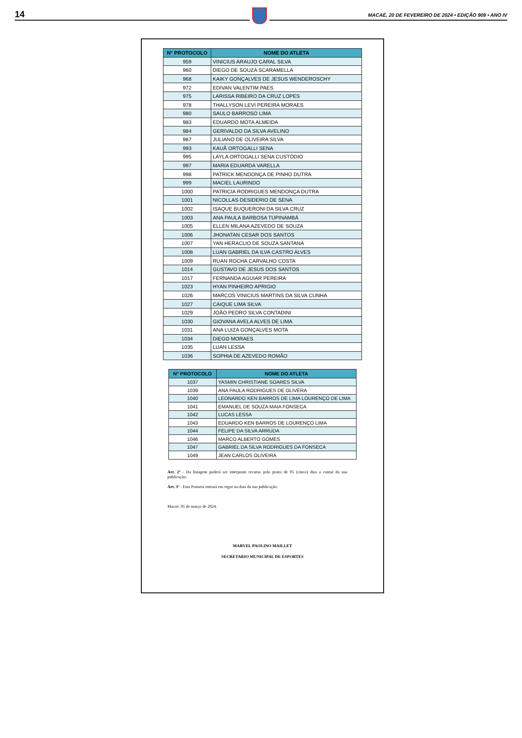14 MACAÉ, 20 DE FEVEREIRO DE 2024 • EDIÇÃO 909 • ANO IV
| N° PROTOCOLO | NOME DO ATLETA |
| --- | --- |
| 959 | VINICIUS ARAUJO CARAL SILVA |
| 960 | DIEGO DE SOUZA SCARAMELLA |
| 968 | KAIKY GONÇALVES DE JESUS WENDEROSCHY |
| 972 | EDIVAN VALENTIM PAES |
| 975 | LARISSA RIBEIRO DA CRUZ LOPES |
| 978 | THALLYSON LEVI PEREIRA MORAES |
| 980 | SAULO BARROSO LIMA |
| 983 | EDUARDO MOTA ALMEIDA |
| 984 | GERIVALDO DA SILVA AVELINO |
| 987 | JULIANO DE OLIVEIRA SILVA |
| 993 | KAUÃ ORTOGALLI SENA |
| 995 | LAYLA ORTOGALLI SENA CUSTÓDIO |
| 997 | MARIA EDUARDA VARELLA |
| 998 | PATRICK MENDONÇA DE PINHO DUTRA |
| 999 | MACIEL LAURINDO |
| 1000 | PATRICIA RODRIGUES MENDONÇA DUTRA |
| 1001 | NICOLLAS DESIDERIO DE SENA |
| 1002 | ISAQUE BUQUERONI DA SILVA CRUZ |
| 1003 | ANA PAULA BARBOSA TUPINAMBÁ |
| 1005 | ELLEN MILANA AZEVEDO DE SOUZA |
| 1006 | JHONATAN CESAR DOS SANTOS |
| 1007 | YAN HERACLIO DE SOUZA SANTANA |
| 1008 | LUAN GABRIEL DA ILVA CASTRO ALVES |
| 1009 | RUAN ROCHA CARVALHO COSTA |
| 1014 | GUSTAVO DE JESUS DOS SANTOS |
| 1017 | FERNANDA AGUIAR PEREIRA |
| 1023 | HYAN PINHEIRO APRIGIO |
| 1026 | MARCOS VINICIUS MARTINS DA SILVA CUNHA |
| 1027 | CAIQUE LIMA SILVA |
| 1029 | JOÃO PEDRO SILVA CONTADINI |
| 1030 | GIOVANA AVELA ALVES DE LIMA |
| 1031 | ANA LUIZA GONÇALVES MOTA |
| 1034 | DIEGO MORAES |
| 1035 | LUAN LESSA |
| 1036 | SOPHIA DE AZEVEDO ROMÃO |
| N° PROTOCOLO | NOME DO ATLETA |
| --- | --- |
| 1037 | YASMIN CHRISTIANE SOARES SILVA |
| 1039 | ANA PAULA RODRIGUES DE OLIVERA |
| 1040 | LEONARDO KEN BARROS DE LIMA LOURENÇO DE LIMA |
| 1041 | EMANUEL DE SOUZA MAIA FONSECA |
| 1042 | LUCAS LESSA |
| 1043 | EDUARDO KEN BARROS DE LOURENÇO LIMA |
| 1044 | FELIPE DA SILVA ARRUDA |
| 1046 | MARCO ALBERTO GOMES |
| 1047 | GABRIEL DA SILVA RODRIGUES DA FONSECA |
| 1049 | JEAN CARLOS OLIVEIRA |
Art. 2º - Da listagem poderá ser interposto recurso pelo prazo de 05 (cinco) dias a contar da sua publicação;
Art. 3º - Esta Portaria entrará em vigor na data da sua publicação.
Macaé, 01 de março de 2024.
MARVEL PAOLINO MAILLET
SECRETARIO MUNICIPAL DE ESPORTES